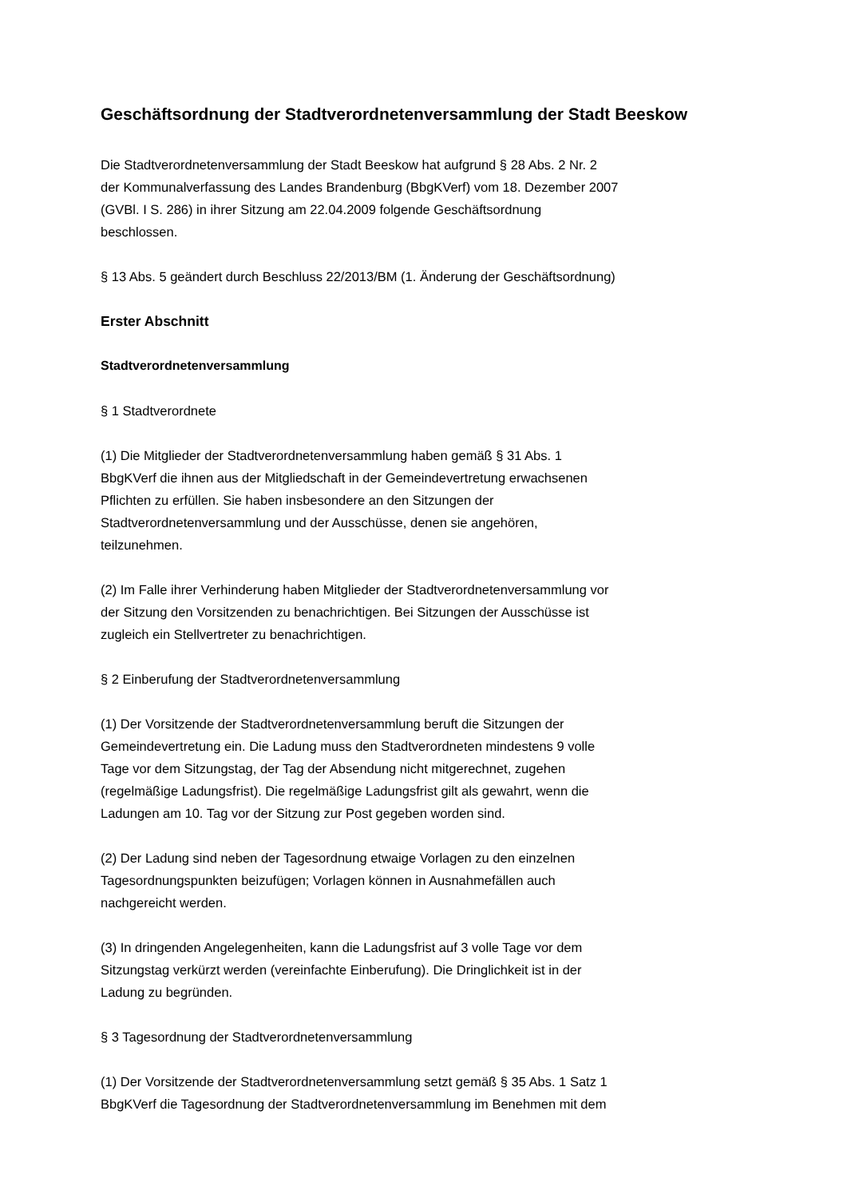Geschäftsordnung der Stadtverordnetenversammlung der Stadt Beeskow
Die Stadtverordnetenversammlung der Stadt Beeskow hat aufgrund § 28 Abs. 2 Nr. 2
der Kommunalverfassung des Landes Brandenburg (BbgKVerf) vom 18. Dezember 2007
(GVBl. I S. 286) in ihrer Sitzung am 22.04.2009 folgende Geschäftsordnung
beschlossen.
§ 13 Abs. 5 geändert durch Beschluss 22/2013/BM (1. Änderung der Geschäftsordnung)
Erster Abschnitt
Stadtverordnetenversammlung
§ 1 Stadtverordnete
(1) Die Mitglieder der Stadtverordnetenversammlung haben gemäß § 31 Abs. 1
BbgKVerf die ihnen aus der Mitgliedschaft in der Gemeindevertretung erwachsenen
Pflichten zu erfüllen. Sie haben insbesondere an den Sitzungen der
Stadtverordnetenversammlung und der Ausschüsse, denen sie angehören,
teilzunehmen.
(2) Im Falle ihrer Verhinderung haben Mitglieder der Stadtverordnetenversammlung vor
der Sitzung den Vorsitzenden zu benachrichtigen. Bei Sitzungen der Ausschüsse ist
zugleich ein Stellvertreter zu benachrichtigen.
§ 2 Einberufung der Stadtverordnetenversammlung
(1) Der Vorsitzende der Stadtverordnetenversammlung beruft die Sitzungen der
Gemeindevertretung ein. Die Ladung muss den Stadtverordneten mindestens 9 volle
Tage vor dem Sitzungstag, der Tag der Absendung nicht mitgerechnet, zugehen
(regelmäßige Ladungsfrist). Die regelmäßige Ladungsfrist gilt als gewahrt, wenn die
Ladungen am 10. Tag vor der Sitzung zur Post gegeben worden sind.
(2) Der Ladung sind neben der Tagesordnung etwaige Vorlagen zu den einzelnen
Tagesordnungspunkten beizufügen; Vorlagen können in Ausnahmefällen auch
nachgereicht werden.
(3) In dringenden Angelegenheiten, kann die Ladungsfrist auf 3 volle Tage vor dem
Sitzungstag verkürzt werden (vereinfachte Einberufung). Die Dringlichkeit ist in der
Ladung zu begründen.
§ 3 Tagesordnung der Stadtverordnetenversammlung
(1) Der Vorsitzende der Stadtverordnetenversammlung setzt gemäß § 35 Abs. 1 Satz 1
BbgKVerf die Tagesordnung der Stadtverordnetenversammlung im Benehmen mit dem